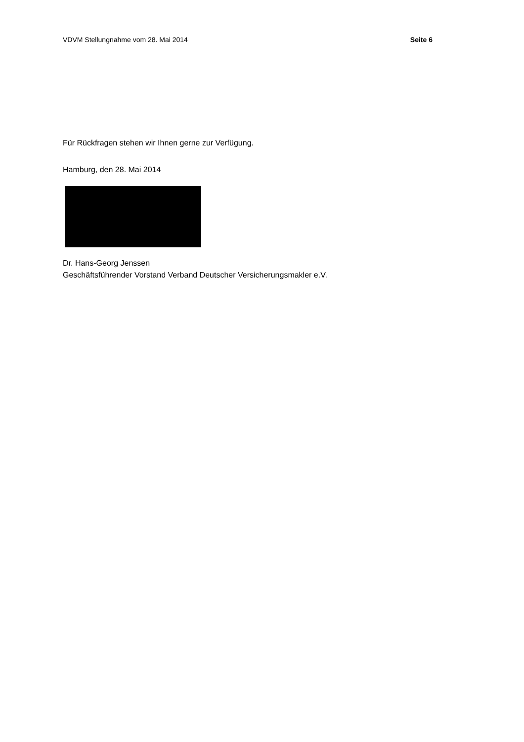VDVM Stellungnahme vom 28. Mai 2014 Seite 6
Für Rückfragen stehen wir Ihnen gerne zur Verfügung.
Hamburg, den 28. Mai 2014
Dr. Hans-Georg Jenssen
Geschäftsführender Vorstand Verband Deutscher Versicherungsmakler e.V.